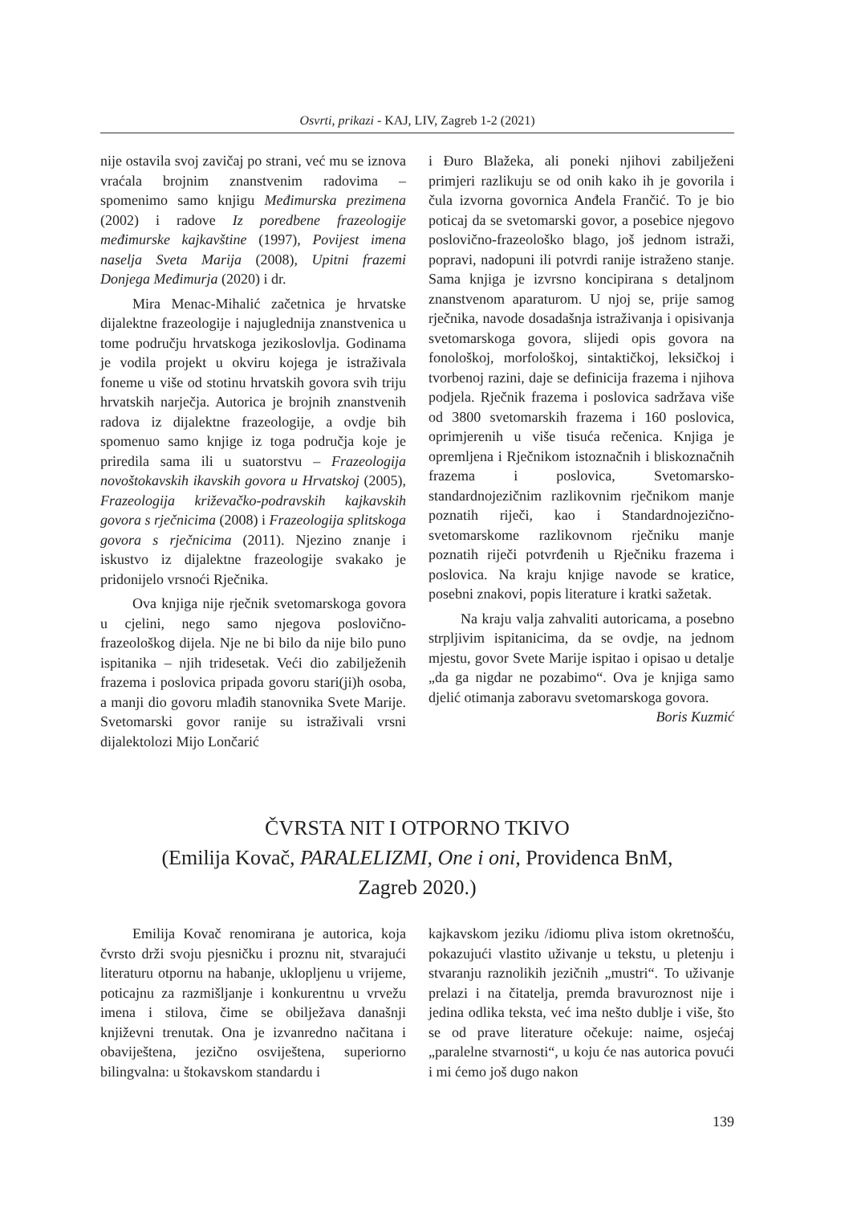Osvrti, prikazi - KAJ, LIV, Zagreb 1-2 (2021)
nije ostavila svoj zavičaj po strani, već mu se iznova vraćala brojnim znanstvenim radovima – spomenimo samo knjigu Međimurska prezimena (2002) i radove Iz poredbene frazeologije međimurske kajkavštine (1997), Povijest imena naselja Sveta Marija (2008), Upitni frazemi Donjega Međimurja (2020) i dr.
Mira Menac-Mihalić začetnica je hrvatske dijalektne frazeologije i najuglednija znanstvenica u tome području hrvatskoga jezikoslovlja. Godinama je vodila projekt u okviru kojega je istraživala foneme u više od stotinu hrvatskih govora svih triju hrvatskih narječja. Autorica je brojnih znanstvenih radova iz dijalektne frazeologije, a ovdje bih spomenuo samo knjige iz toga područja koje je priredila sama ili u suatorstvu – Frazeologija novoštokavskih ikavskih govora u Hrvatskoj (2005), Frazeologija križevačko-podravskih kajkavskih govora s rječnicima (2008) i Frazeologija splitskoga govora s rječnicima (2011). Njezino znanje i iskustvo iz dijalektne frazeologije svakako je pridonijelo vrsnoći Rječnika.
Ova knjiga nije rječnik svetomarskoga govora u cjelini, nego samo njegova poslovično-frazeološkog dijela. Nje ne bi bilo da nije bilo puno ispitanika – njih tridesetak. Veći dio zabilježenih frazema i poslovica pripada govoru stari(ji)h osoba, a manji dio govoru mlađih stanovnika Svete Marije. Svetomarski govor ranije su istraživali vrsni dijalektolozi Mijo Lončarić
i Đuro Blažeka, ali poneki njihovi zabilježeni primjeri razlikuju se od onih kako ih je govorila i čula izvorna govornica Anđela Frančić. To je bio poticaj da se svetomarski govor, a posebice njegovo poslovično-frazeološko blago, još jednom istraži, popravi, nadopuni ili potvrdi ranije istraženo stanje. Sama knjiga je izvrsno koncipirana s detaljnom znanstvenom aparaturom. U njoj se, prije samog rječnika, navode dosadašnja istraživanja i opisivanja svetomarskoga govora, slijedi opis govora na fonološkoj, morfološkoj, sintaktičkoj, leksičkoj i tvorbenoj razini, daje se definicija frazema i njihova podjela. Rječnik frazema i poslovica sadržava više od 3800 svetomarskih frazema i 160 poslovica, oprimjerenih u više tisuća rečenica. Knjiga je opremljena i Rječnikom istoznačnih i bliskoznačnih frazema i poslovica, Svetomarsko-standardnojezičnim razlikovnim rječnikom manje poznatih riječi, kao i Standardnojezično-svetomarskome razlikovnom rječniku manje poznatih riječi potvrđenih u Rječniku frazema i poslovica. Na kraju knjige navode se kratice, posebni znakovi, popis literature i kratki sažetak.
Na kraju valja zahvaliti autoricama, a posebno strpljivim ispitanicima, da se ovdje, na jednom mjestu, govor Svete Marije ispitao i opisao u detalje „da ga nigdar ne pozabimo“. Ova je knjiga samo djelić otimanja zaboravu svetomarskoga govora.
Boris Kuzmić
ČVRSTA NIT I OTPORNO TKIVO
(Emilija Kovač, PARALELIZMI, One i oni, Providenca BnM,
Zagreb 2020.)
Emilija Kovač renomirana je autorica, koja čvrsto drži svoju pjesničku i proznu nit, stvarajući literaturu otpornu na habanje, uklopljenu u vrijeme, poticajnu za razmišljanje i konkurentnu u vrvežu imena i stilova, čime se obilježava današnji književni trenutak. Ona je izvanredno načitana i obaviještena, jezično osviještena, superiorno bilingvalna: u štokavskom standardu i
kajkavskom jeziku /idiomu pliva istom okretnošću, pokazujući vlastito uživanje u tekstu, u pletenju i stvaranju raznolikih jezičnih „mustri“. To uživanje prelazi i na čitatelja, premda bravuroznost nije i jedina odlika teksta, već ima nešto dublje i više, što se od prave literature očekuje: naime, osjećaj „paralelne stvarnosti“, u koju će nas autorica povući i mi ćemo još dugo nakon
139